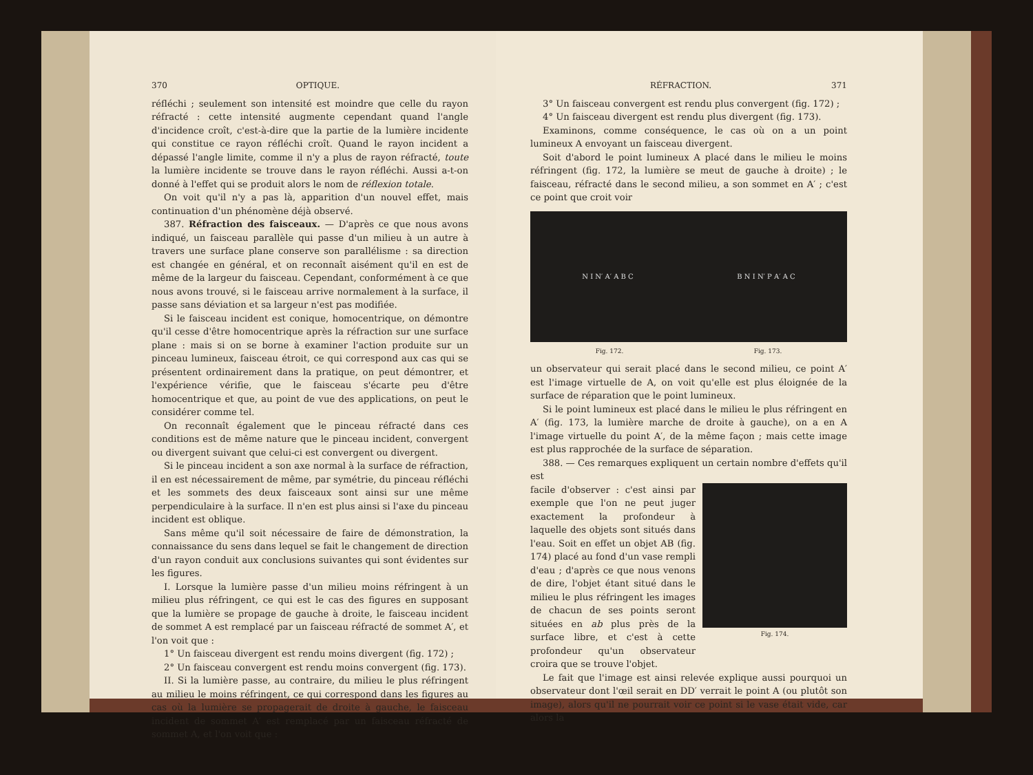370 OPTIQUE.
réfléchi ; seulement son intensité est moindre que celle du rayon réfracté : cette intensité augmente cependant quand l'angle d'incidence croît, c'est-à-dire que la partie de la lumière incidente qui constitue ce rayon réfléchi croît. Quand le rayon incident a dépassé l'angle limite, comme il n'y a plus de rayon réfracté, toute la lumière incidente se trouve dans le rayon réfléchi. Aussi a-t-on donné à l'effet qui se produit alors le nom de réflexion totale.
On voit qu'il n'y a pas là, apparition d'un nouvel effet, mais continuation d'un phénomène déjà observé.
387. Réfraction des faisceaux. — D'après ce que nous avons indiqué, un faisceau parallèle qui passe d'un milieu à un autre à travers une surface plane conserve son parallélisme : sa direction est changée en général, et on reconnaît aisément qu'il en est de même de la largeur du faisceau. Cependant, conformément à ce que nous avons trouvé, si le faisceau arrive normalement à la surface, il passe sans déviation et sa largeur n'est pas modifiée.
Si le faisceau incident est conique, homocentrique, on démontre qu'il cesse d'être homocentrique après la réfraction sur une surface plane : mais si on se borne à examiner l'action produite sur un pinceau lumineux, faisceau étroit, ce qui correspond aux cas qui se présentent ordinairement dans la pratique, on peut démontrer, et l'expérience vérifie, que le faisceau s'écarte peu d'être homocentrique et que, au point de vue des applications, on peut le considérer comme tel.
On reconnaît également que le pinceau réfracté dans ces conditions est de même nature que le pinceau incident, convergent ou divergent suivant que celui-ci est convergent ou divergent.
Si le pinceau incident a son axe normal à la surface de réfraction, il en est nécessairement de même, par symétrie, du pinceau réfléchi et les sommets des deux faisceaux sont ainsi sur une même perpendiculaire à la surface. Il n'en est plus ainsi si l'axe du pinceau incident est oblique.
Sans même qu'il soit nécessaire de faire de démonstration, la connaissance du sens dans lequel se fait le changement de direction d'un rayon conduit aux conclusions suivantes qui sont évidentes sur les figures.
I. Lorsque la lumière passe d'un milieu moins réfringent à un milieu plus réfringent, ce qui est le cas des figures en supposant que la lumière se propage de gauche à droite, le faisceau incident de sommet A est remplacé par un faisceau réfracté de sommet A′, et l'on voit que :
1° Un faisceau divergent est rendu moins divergent (fig. 172) ;
2° Un faisceau convergent est rendu moins convergent (fig. 173).
II. Si la lumière passe, au contraire, du milieu le plus réfringent au milieu le moins réfringent, ce qui correspond dans les figures au cas où la lumière se propagerait de droite à gauche, le faisceau incident de sommet A′ est remplacé par un faisceau réfracté de sommet A, et l'on voit que :
RÉFRACTION. 371
3° Un faisceau convergent est rendu plus convergent (fig. 172) ;
4° Un faisceau divergent est rendu plus divergent (fig. 173).
Examinons, comme conséquence, le cas où on a un point lumineux A envoyant un faisceau divergent.
Soit d'abord le point lumineux A placé dans le milieu le moins réfringent (fig. 172, la lumière se meut de gauche à droite) ; le faisceau, réfracté dans le second milieu, a son sommet en A′ ; c'est ce point que croit voir
N I N′ A′ A B C B N I N′ P A′ A C
Fig. 172. Fig. 173.
un observateur qui serait placé dans le second milieu, ce point A′ est l'image virtuelle de A, on voit qu'elle est plus éloignée de la surface de réparation que le point lumineux.
Si le point lumineux est placé dans le milieu le plus réfringent en A′ (fig. 173, la lumière marche de droite à gauche), on a en A l'image virtuelle du point A′, de la même façon ; mais cette image est plus rapprochée de la surface de séparation.
388. — Ces remarques expliquent un certain nombre d'effets qu'il est
facile d'observer : c'est ainsi par exemple que l'on ne peut juger exactement la profondeur à laquelle des objets sont situés dans l'eau. Soit en effet un objet AB (fig. 174) placé au fond d'un vase rempli d'eau ; d'après ce que nous venons de dire, l'objet étant situé dans le milieu le plus réfringent les images de chacun de ses points seront situées en ab plus près de la surface libre, et c'est à cette profondeur qu'un observateur croira que se trouve l'objet.
Fig. 174.
Le fait que l'image est ainsi relevée explique aussi pourquoi un observateur dont l'œil serait en DD′ verrait le point A (ou plutôt son image), alors qu'il ne pourrait voir ce point si le vase était vide, car alors la